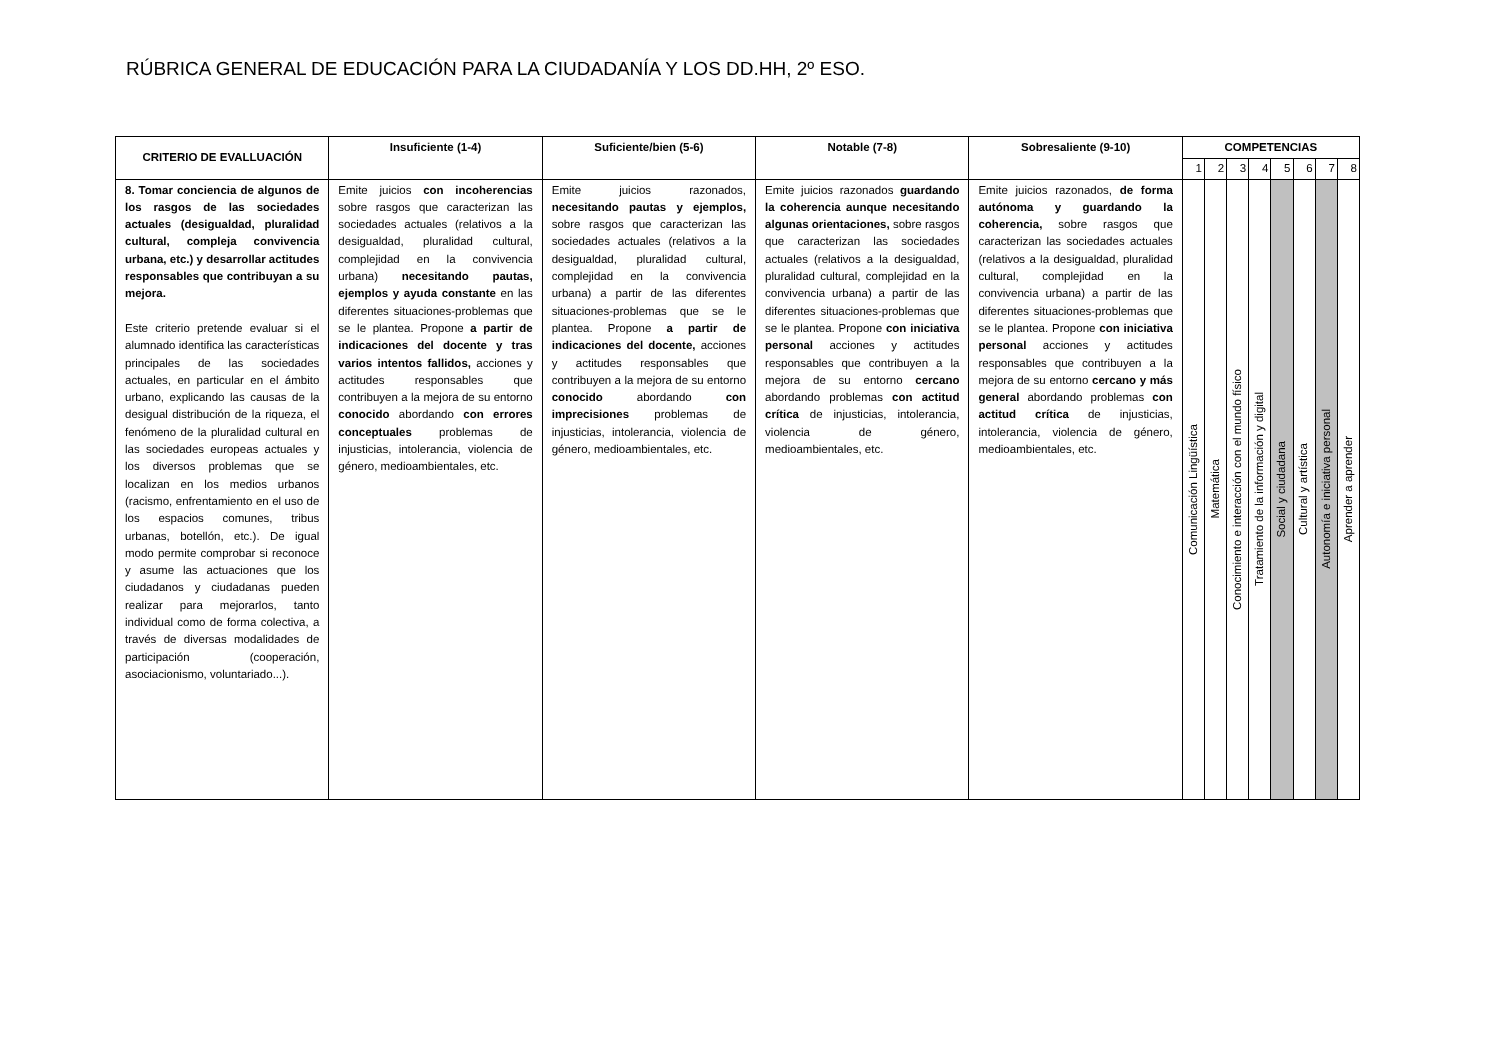RÚBRICA GENERAL DE EDUCACIÓN PARA LA CIUDADANÍA Y LOS DD.HH, 2º ESO.
| CRITERIO DE EVALLUACIÓN | Insuficiente (1-4) | Suficiente/bien (5-6) | Notable (7-8) | Sobresaliente (9-10) | COMPETENCIAS | | | | | | | |
| --- | --- | --- | --- | --- | --- | --- | --- | --- | --- | --- | --- | --- |
| | | | | | 1 | 2 | 3 | 4 | 5 | 6 | 7 | 8 |
| 8. Tomar conciencia de algunos de los rasgos de las sociedades actuales (desigualdad, pluralidad cultural, compleja convivencia urbana, etc.) y desarrollar actitudes responsables que contribuyan a su mejora. Este criterio pretende evaluar si el alumnado identifica las características principales de las sociedades actuales, en particular en el ámbito urbano, explicando las causas de la desigual distribución de la riqueza, el fenómeno de la pluralidad cultural en las sociedades europeas actuales y los diversos problemas que se localizan en los medios urbanos (racismo, enfrentamiento en el uso de los espacios comunes, tribus urbanas, botellón, etc.). De igual modo permite comprobar si reconoce y asume las actuaciones que los ciudadanos y ciudadanas pueden realizar para mejorarlos, tanto individual como de forma colectiva, a través de diversas modalidades de participación (cooperación, asociacionismo, voluntariado...). | Emite juicios con incoherencias sobre rasgos que caracterizan las sociedades actuales (relativos a la desigualdad, pluralidad cultural, complejidad en la convivencia urbana) necesitando pautas, ejemplos y ayuda constante en las diferentes situaciones-problemas que se le plantea. Propone a partir de indicaciones del docente y tras varios intentos fallidos, acciones y actitudes responsables que contribuyen a la mejora de su entorno conocido abordando con errores conceptuales problemas de injusticias, intolerancia, violencia de género, medioambientales, etc. | Emite juicios razonados, necesitando pautas y ejemplos, sobre rasgos que caracterizan las sociedades actuales (relativos a la desigualdad, pluralidad cultural, complejidad en la convivencia urbana) a partir de las diferentes situaciones-problemas que se le plantea. Propone a partir de indicaciones del docente, acciones y actitudes responsables que contribuyen a la mejora de su entorno conocido abordando con imprecisiones problemas de injusticias, intolerancia, violencia de género, medioambientales, etc. | Emite juicios razonados guardando la coherencia aunque necesitando algunas orientaciones, sobre rasgos que caracterizan las sociedades actuales (relativos a la desigualdad, pluralidad cultural, complejidad en la convivencia urbana) a partir de las diferentes situaciones-problemas que se le plantea. Propone con iniciativa personal acciones y actitudes responsables que contribuyen a la mejora de su entorno cercano abordando problemas con actitud crítica de injusticias, intolerancia, violencia de género, medioambientales, etc. | Emite juicios razonados, de forma autónoma y guardando la coherencia, sobre rasgos que caracterizan las sociedades actuales (relativos a la desigualdad, pluralidad cultural, complejidad en la convivencia urbana) a partir de las diferentes situaciones-problemas que se le plantea. Propone con iniciativa personal acciones y actitudes responsables que contribuyen a la mejora de su entorno cercano y más general abordando problemas con actitud crítica de injusticias, intolerancia, violencia de género, medioambientales, etc. | Comunicación Lingüística | Matemática | Conocimiento e interacción con el mundo físico | Tratamiento de la información y digital | Social y ciudadana | Cultural y artística | Autonomía e iniciativa personal | Aprender a aprender |